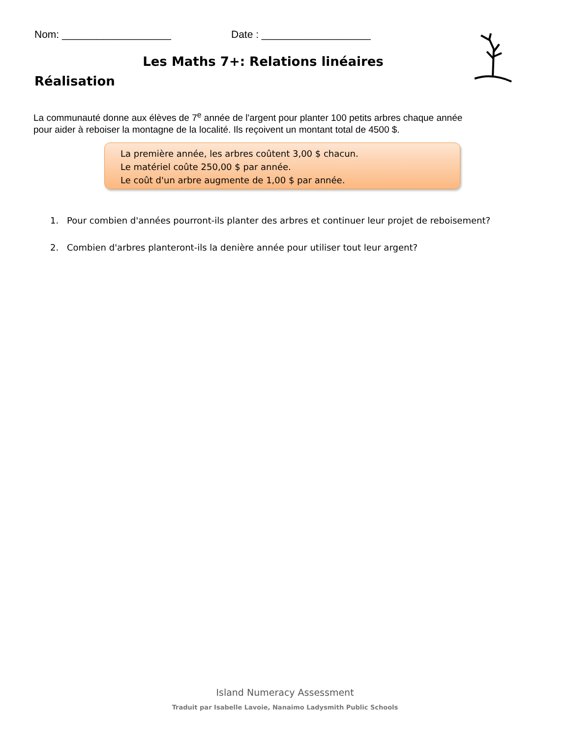Nom: ___________________ Date : ___________________
Les Maths 7+: Relations linéaires
Réalisation
La communauté donne aux élèves de 7<sup>e</sup> année de l'argent pour planter 100 petits arbres chaque année pour aider à reboiser la montagne de la localité. Ils reçoivent un montant total de 4500 $.
La première année, les arbres coûtent 3,00 $ chacun.
Le matériel coûte 250,00 $ par année.
Le coût d'un arbre augmente de 1,00 $ par année.
1. Pour combien d'années pourront-ils planter des arbres et continuer leur projet de reboisement?
2. Combien d'arbres planteront-ils la denière année pour utiliser tout leur argent?
Island Numeracy Assessment
Traduit par Isabelle Lavoie, Nanaimo Ladysmith Public Schools